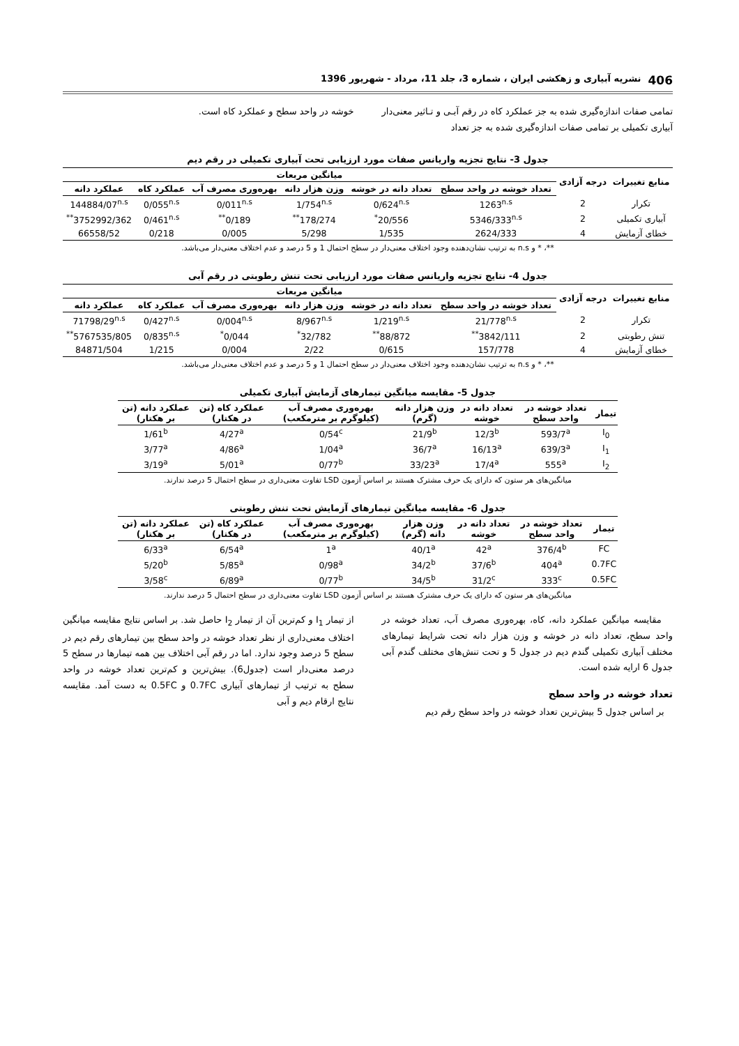406 نشریه آبیاری و زهکشی ایران ، شماره 3، جلد 11، مرداد - شهریور 1396
تمامی صفات اندازه‌گیری شده به جز عملکرد کاه در رقم آبـی و تـاثیر معنی‌دار آبیاری تکمیلی بر تمامی صفات اندازه‌گیری شده به جز تعداد
خوشه در واحد سطح و عملکرد کاه است.
جدول 3- نتایج تجزیه واریانس صفات مورد ارزیابی تحت آبیاری تکمیلی در رقم دیم
| منابع تغییرات | درجه آزادی | میانگین مربعات | | | | | |
| --- | --- | --- | --- | --- | --- | --- | --- |
| | | تعداد خوشه در واحد سطح | تعداد دانه در خوشه | وزن هزار دانه | بهره‌وری مصرف آب | عملکرد کاه | عملکرد دانه |
| تکرار | 2 | 1263<sup>n.s</sup> | 0/624<sup>n.s</sup> | 1/754<sup>n.s</sup> | 0/011<sup>n.s</sup> | 0/055<sup>n.s</sup> | 144884/07<sup>n.s</sup> |
| آبیاری تکمیلی | 2 | 5346/333<sup>n.s</sup> | 20/556<sup>*</sup> | 178/274<sup>**</sup> | 0/189<sup>**</sup> | 0/461<sup>n.s</sup> | 3752992/362<sup>**</sup> |
| خطای آزمایش | 4 | 2624/333 | 1/535 | 5/298 | 0/005 | 0/218 | 66558/52 |
**، * و n.s به ترتیب نشان‌دهنده وجود اختلاف معنی‌دار در سطح احتمال 1 و 5 درصد و عدم اختلاف معنی‌دار می‌باشد.
جدول 4- نتایج تجزیه واریانس صفات مورد ارزیابی تحت تنش رطوبتی در رقم آبی
| منابع تغییرات | درجه آزادی | میانگین مربعات | | | | | |
| --- | --- | --- | --- | --- | --- | --- | --- |
| | | تعداد خوشه در واحد سطح | تعداد دانه در خوشه | وزن هزار دانه | بهره‌وری مصرف آب | عملکرد کاه | عملکرد دانه |
| تکرار | 2 | 21/778<sup>n.s</sup> | 1/219<sup>n.s</sup> | 8/967<sup>n.s</sup> | 0/004<sup>n.s</sup> | 0/427<sup>n.s</sup> | 71798/29<sup>n.s</sup> |
| تنش رطوبتی | 2 | 3842/111<sup>**</sup> | 88/872<sup>**</sup> | 32/782<sup>*</sup> | 0/044<sup>*</sup> | 0/835<sup>n.s</sup> | 5767535/805<sup>**</sup> |
| خطای آزمایش | 4 | 157/778 | 0/615 | 2/22 | 0/004 | 1/215 | 84871/504 |
**، * و n.s به ترتیب نشان‌دهنده وجود اختلاف معنی‌دار در سطح احتمال 1 و 5 درصد و عدم اختلاف معنی‌دار می‌باشد.
جدول 5- مقایسه میانگین تیمارهای آزمایش آبیاری تکمیلی
| تیمار | تعداد خوشه در واحد سطح | تعداد دانه در خوشه | وزن هزار دانه (گرم) | بهره‌وری مصرف آب (کیلوگرم بر مترمکعب) | عملکرد کاه (تن در هکتار) | عملکرد دانه (تن بر هکتار) |
| --- | --- | --- | --- | --- | --- | --- |
| I<sub>0</sub> | 593/7<sup>a</sup> | 12/3<sup>b</sup> | 21/9<sup>b</sup> | 0/54<sup>c</sup> | 4/27<sup>a</sup> | 1/61<sup>b</sup> |
| I<sub>1</sub> | 639/3<sup>a</sup> | 16/13<sup>a</sup> | 36/7<sup>a</sup> | 1/04<sup>a</sup> | 4/86<sup>a</sup> | 3/77<sup>a</sup> |
| I<sub>2</sub> | 555<sup>a</sup> | 17/4<sup>a</sup> | 33/23<sup>a</sup> | 0/77<sup>b</sup> | 5/01<sup>a</sup> | 3/19<sup>a</sup> |
میانگین‌های هر ستون که دارای یک حرف مشترک هستند بر اساس آزمون LSD تفاوت معنی‌داری در سطح احتمال 5 درصد ندارند.
جدول 6- مقایسه میانگین تیمارهای آزمایش تحت تنش رطوبتی
| تیمار | تعداد خوشه در واحد سطح | تعداد دانه در خوشه | وزن هزار دانه (گرم) | بهره‌وری مصرف آب (کیلوگرم بر مترمکعب) | عملکرد کاه (تن در هکتار) | عملکرد دانه (تن بر هکتار) |
| --- | --- | --- | --- | --- | --- | --- |
| FC | 376/4<sup>b</sup> | 42<sup>a</sup> | 40/1<sup>a</sup> | 1<sup>a</sup> | 6/54<sup>a</sup> | 6/33<sup>a</sup> |
| 0.7FC | 404<sup>a</sup> | 37/6<sup>b</sup> | 34/2<sup>b</sup> | 0/98<sup>a</sup> | 5/85<sup>a</sup> | 5/20<sup>b</sup> |
| 0.5FC | 333<sup>c</sup> | 31/2<sup>c</sup> | 34/5<sup>b</sup> | 0/77<sup>b</sup> | 6/89<sup>a</sup> | 3/58<sup>c</sup> |
میانگین‌های هر ستون که دارای یک حرف مشترک هستند بر اساس آزمون LSD تفاوت معنی‌داری در سطح احتمال 5 درصد ندارند.
مقایسه میانگین عملکرد دانه، کاه، بهره‌وری مصرف آب، تعداد خوشه در واحد سطح، تعداد دانه در خوشه و وزن هزار دانه تحت شرایط تیمارهای مختلف آبیاری تکمیلی گندم دیم در جدول 5 و تحت تنش‌های مختلف گندم آبی جدول 6 ارایه شده است.
تعداد خوشه در واحد سطح
بر اساس جدول 5 بیش‌ترین تعداد خوشه در واحد سطح رقم دیم
از تیمار I<sub>1</sub> و کم‌ترین آن از تیمار I<sub>2</sub> حاصل شد. بر اساس نتایج مقایسه میانگین اختلاف معنی‌داری از نظر تعداد خوشه در واحد سطح بین تیمارهای رقم دیم در سطح 5 درصد وجود ندارد. اما در رقم آبی اختلاف بین همه تیمارها در سطح 5 درصد معنی‌دار است (جدول6). بیش‌ترین و کم‌ترین تعداد خوشه در واحد سطح به ترتیب از تیمارهای آبیاری 0.7FC و 0.5FC به دست آمد. مقایسه نتایج ارقام دیم و آبی